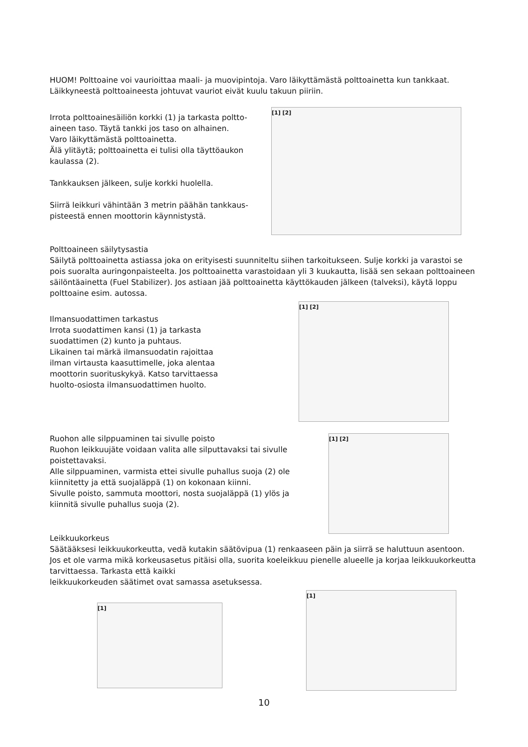HUOM! Polttoaine voi vaurioittaa maali- ja muovipintoja. Varo läikyttämästä polttoainetta kun tankkaat. Läikkyneestä polttoaineesta johtuvat vauriot eivät kuulu takuun piiriin.
Irrota polttoainesäiliön korkki (1) ja tarkasta poltto-aineen taso. Täytä tankki jos taso on alhainen.
Varo läikyttämästä polttoainetta.
Älä ylitäytä; polttoainetta ei tulisi olla täyttöaukon kaulassa (2).
Tankkauksen jälkeen, sulje korkki huolella.
Siirrä leikkuri vähintään 3 metrin päähän tankkaus-pisteestä ennen moottorin käynnistystä.
[1] [2]
Polttoaineen säilytysastia
Säilytä polttoainetta astiassa joka on erityisesti suunniteltu siihen tarkoitukseen. Sulje korkki ja varastoi se pois suoralta auringonpaisteelta. Jos polttoainetta varastoidaan yli 3 kuukautta, lisää sen sekaan polttoaineen säilöntäainetta (Fuel Stabilizer). Jos astiaan jää polttoainetta käyttökauden jälkeen (talveksi), käytä loppu polttoaine esim. autossa.
Ilmansuodattimen tarkastus
Irrota suodattimen kansi (1) ja tarkasta suodattimen (2) kunto ja puhtaus.
Likainen tai märkä ilmansuodatin rajoittaa ilman virtausta kaasuttimelle, joka alentaa moottorin suorituskykyä. Katso tarvittaessa huolto-osiosta ilmansuodattimen huolto.
[1] [2]
Ruohon alle silppuaminen tai sivulle poisto
Ruohon leikkuujäte voidaan valita alle silputtavaksi tai sivulle poistettavaksi.
Alle silppuaminen, varmista ettei sivulle puhallus suoja (2) ole kiinnitetty ja että suojaläppä (1) on kokonaan kiinni.
Sivulle poisto, sammuta moottori, nosta suojaläppä (1) ylös ja kiinnitä sivulle puhallus suoja (2).
[1] [2]
Leikkuukorkeus
Säätääksesi leikkuukorkeutta, vedä kutakin säätövipua (1) renkaaseen päin ja siirrä se haluttuun asentoon. Jos et ole varma mikä korkeusasetus pitäisi olla, suorita koeleikkuu pienelle alueelle ja korjaa leikkuukorkeutta tarvittaessa. Tarkasta että kaikki
leikkuukorkeuden säätimet ovat samassa asetuksessa.
[1]
[1]
10